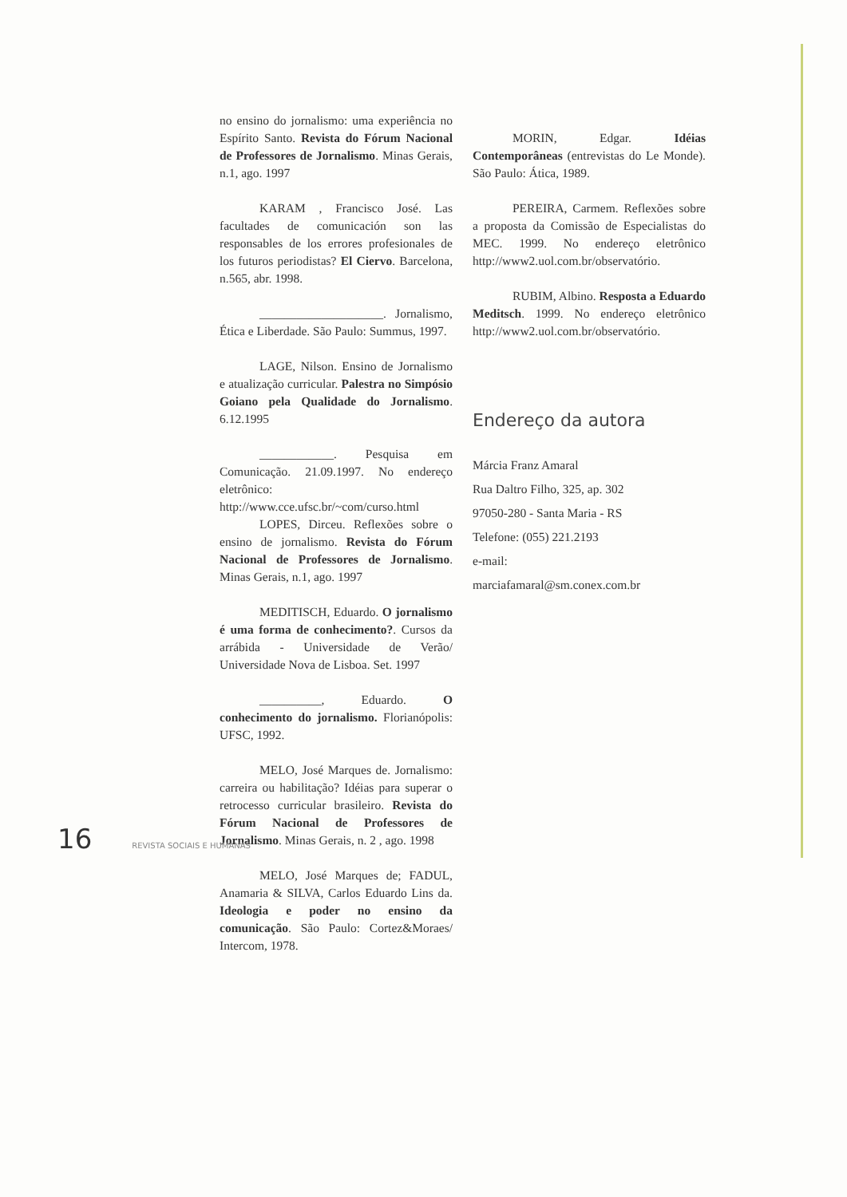no ensino do jornalismo: uma experiência no Espírito Santo. Revista do Fórum Nacional de Professores de Jornalismo. Minas Gerais, n.1, ago. 1997
KARAM , Francisco José. Las facultades de comunicación son las responsables de los errores profesionales de los futuros periodistas? El Ciervo. Barcelona, n.565, abr. 1998.
____________________. Jornalismo, Ética e Liberdade. São Paulo: Summus, 1997.
LAGE, Nilson. Ensino de Jornalismo e atualização curricular. Palestra no Simpósio Goiano pela Qualidade do Jornalismo. 6.12.1995
____________. Pesquisa em Comunicação. 21.09.1997. No endereço eletrônico: http://www.cce.ufsc.br/~com/curso.html
LOPES, Dirceu. Reflexões sobre o ensino de jornalismo. Revista do Fórum Nacional de Professores de Jornalismo. Minas Gerais, n.1, ago. 1997
MEDITISCH, Eduardo. O jornalismo é uma forma de conhecimento?. Cursos da arrábida - Universidade de Verão/ Universidade Nova de Lisboa. Set. 1997
__________, Eduardo. O conhecimento do jornalismo. Florianópolis: UFSC, 1992.
MELO, José Marques de. Jornalismo: carreira ou habilitação? Idéias para superar o retrocesso curricular brasileiro. Revista do Fórum Nacional de Professores de Jornalismo. Minas Gerais, n. 2 , ago. 1998
MELO, José Marques de; FADUL, Anamaria & SILVA, Carlos Eduardo Lins da. Ideologia e poder no ensino da comunicação. São Paulo: Cortez&Moraes/ Intercom, 1978.
MORIN, Edgar. Idéias Contemporâneas (entrevistas do Le Monde). São Paulo: Ática, 1989.
PEREIRA, Carmem. Reflexões sobre a proposta da Comissão de Especialistas do MEC. 1999. No endereço eletrônico http://www2.uol.com.br/observatório.
RUBIM, Albino. Resposta a Eduardo Meditsch. 1999. No endereço eletrônico http://www2.uol.com.br/observatório.
Endereço da autora
Márcia Franz Amaral
Rua Daltro Filho, 325, ap. 302
97050-280 - Santa Maria - RS
Telefone: (055) 221.2193
e-mail:
marciafamaral@sm.conex.com.br
16 REVISTA SOCIAIS E HUMANAS